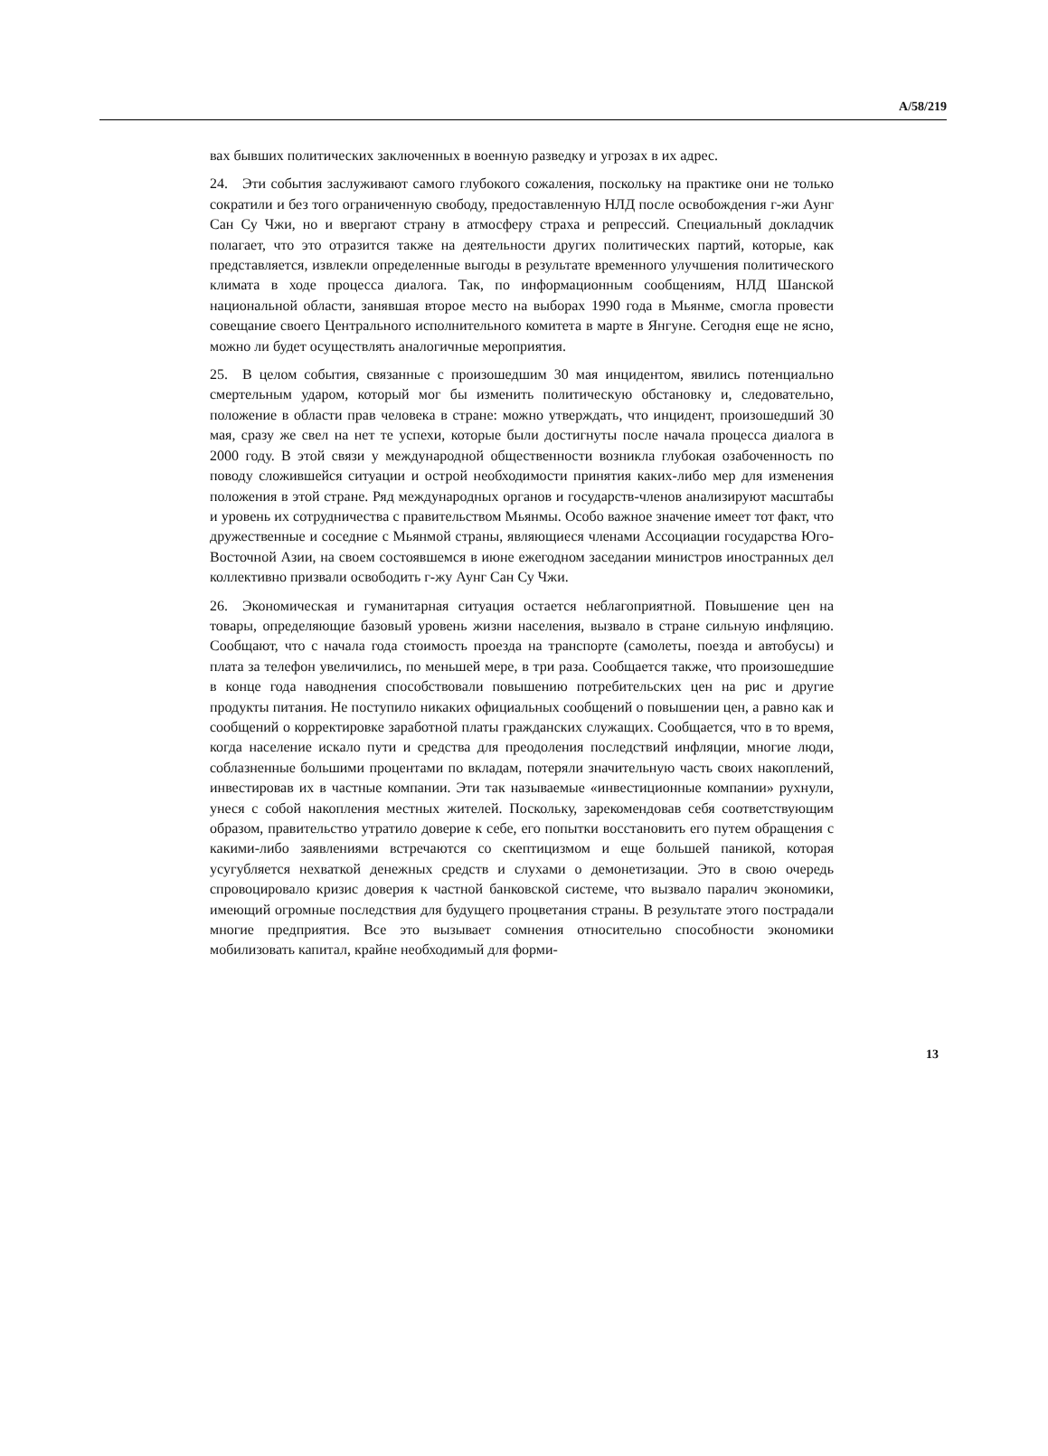A/58/219
вах бывших политических заключенных в военную разведку и угрозах в их адрес.
24. Эти события заслуживают самого глубокого сожаления, поскольку на практике они не только сократили и без того ограниченную свободу, предоставленную НЛД после освобождения г-жи Аунг Сан Су Чжи, но и ввергают страну в атмосферу страха и репрессий. Специальный докладчик полагает, что это отразится также на деятельности других политических партий, которые, как представляется, извлекли определенные выгоды в результате временного улучшения политического климата в ходе процесса диалога. Так, по информационным сообщениям, НЛД Шанской национальной области, занявшая второе место на выборах 1990 года в Мьянме, смогла провести совещание своего Центрального исполнительного комитета в марте в Янгуне. Сегодня еще не ясно, можно ли будет осуществлять аналогичные мероприятия.
25. В целом события, связанные с произошедшим 30 мая инцидентом, явились потенциально смертельным ударом, который мог бы изменить политическую обстановку и, следовательно, положение в области прав человека в стране: можно утверждать, что инцидент, произошедший 30 мая, сразу же свел на нет те успехи, которые были достигнуты после начала процесса диалога в 2000 году. В этой связи у международной общественности возникла глубокая озабоченность по поводу сложившейся ситуации и острой необходимости принятия каких-либо мер для изменения положения в этой стране. Ряд международных органов и государств-членов анализируют масштабы и уровень их сотрудничества с правительством Мьянмы. Особо важное значение имеет тот факт, что дружественные и соседние с Мьянмой страны, являющиеся членами Ассоциации государства Юго-Восточной Азии, на своем состоявшемся в июне ежегодном заседании министров иностранных дел коллективно призвали освободить г-жу Аунг Сан Су Чжи.
26. Экономическая и гуманитарная ситуация остается неблагоприятной. Повышение цен на товары, определяющие базовый уровень жизни населения, вызвало в стране сильную инфляцию. Сообщают, что с начала года стоимость проезда на транспорте (самолеты, поезда и автобусы) и плата за телефон увеличились, по меньшей мере, в три раза. Сообщается также, что произошедшие в конце года наводнения способствовали повышению потребительских цен на рис и другие продукты питания. Не поступило никаких официальных сообщений о повышении цен, а равно как и сообщений о корректировке заработной платы гражданских служащих. Сообщается, что в то время, когда население искало пути и средства для преодоления последствий инфляции, многие люди, соблазненные большими процентами по вкладам, потеряли значительную часть своих накоплений, инвестировав их в частные компании. Эти так называемые «инвестиционные компании» рухнули, унеся с собой накопления местных жителей. Поскольку, зарекомендовав себя соответствующим образом, правительство утратило доверие к себе, его попытки восстановить его путем обращения с какими-либо заявлениями встречаются со скептицизмом и еще большей паникой, которая усугубляется нехваткой денежных средств и слухами о демонетизации. Это в свою очередь спровоцировало кризис доверия к частной банковской системе, что вызвало паралич экономики, имеющий огромные последствия для будущего процветания страны. В результате этого пострадали многие предприятия. Все это вызывает сомнения относительно способности экономики мобилизовать капитал, крайне необходимый для форми-
13